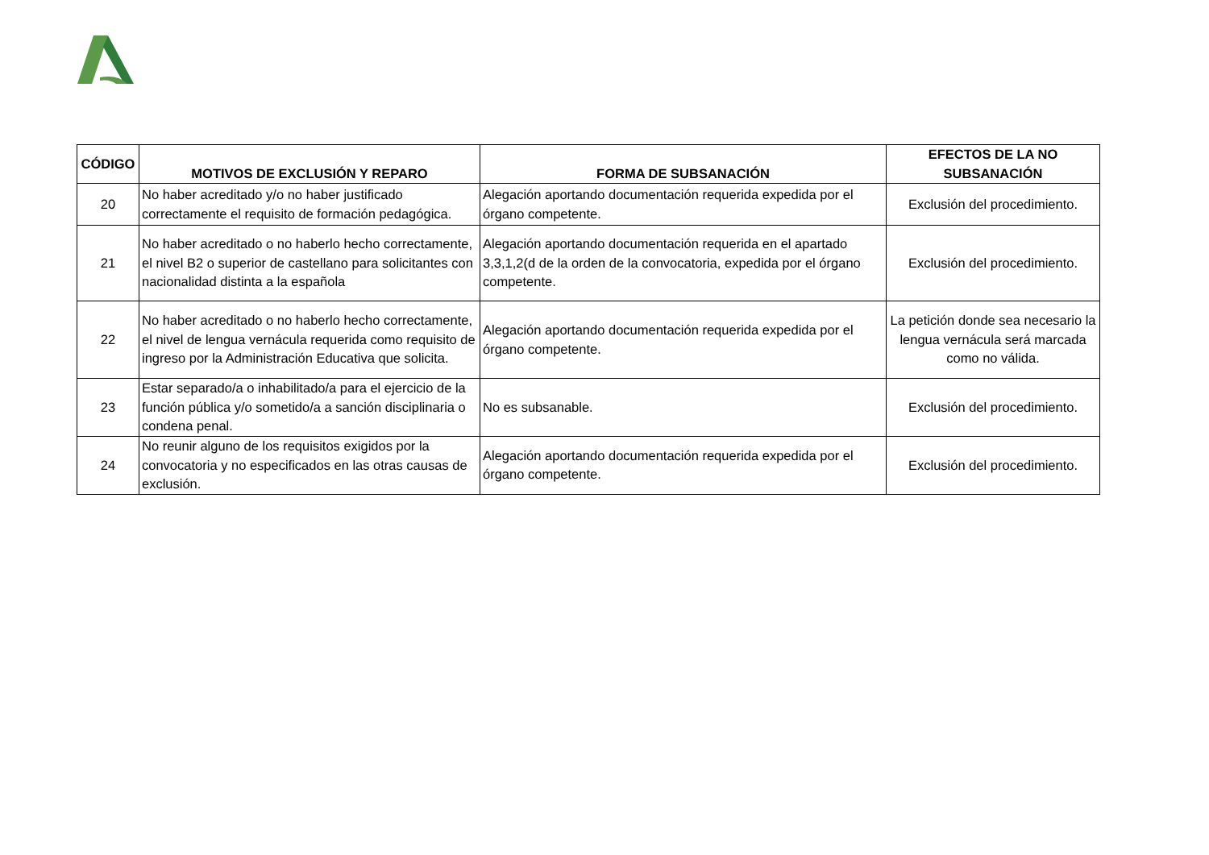| CÓDIGO | MOTIVOS DE EXCLUSIÓN Y REPARO | FORMA DE SUBSANACIÓN | EFECTOS DE LA NO SUBSANACIÓN |
| --- | --- | --- | --- |
| 20 | No haber acreditado y/o no haber justificado correctamente el requisito de formación pedagógica. | Alegación aportando documentación requerida expedida por el órgano competente. | Exclusión del procedimiento. |
| 21 | No haber acreditado o no haberlo hecho correctamente, el nivel B2 o superior de castellano para solicitantes con nacionalidad distinta a la española | Alegación aportando documentación requerida en el apartado 3,3,1,2(d de la orden de la convocatoria, expedida por el órgano competente. | Exclusión del procedimiento. |
| 22 | No haber acreditado o no haberlo hecho correctamente, el nivel de lengua vernácula requerida como requisito de ingreso por la Administración Educativa que solicita. | Alegación aportando documentación requerida expedida por el órgano competente. | La petición donde sea necesario la lengua vernácula será marcada como no válida. |
| 23 | Estar separado/a o inhabilitado/a para el ejercicio de la función pública y/o sometido/a a sanción disciplinaria o condena penal. | No es subsanable. | Exclusión del procedimiento. |
| 24 | No reunir alguno de los requisitos exigidos por la convocatoria y no especificados en las otras causas de exclusión. | Alegación aportando documentación requerida expedida por el órgano competente. | Exclusión del procedimiento. |